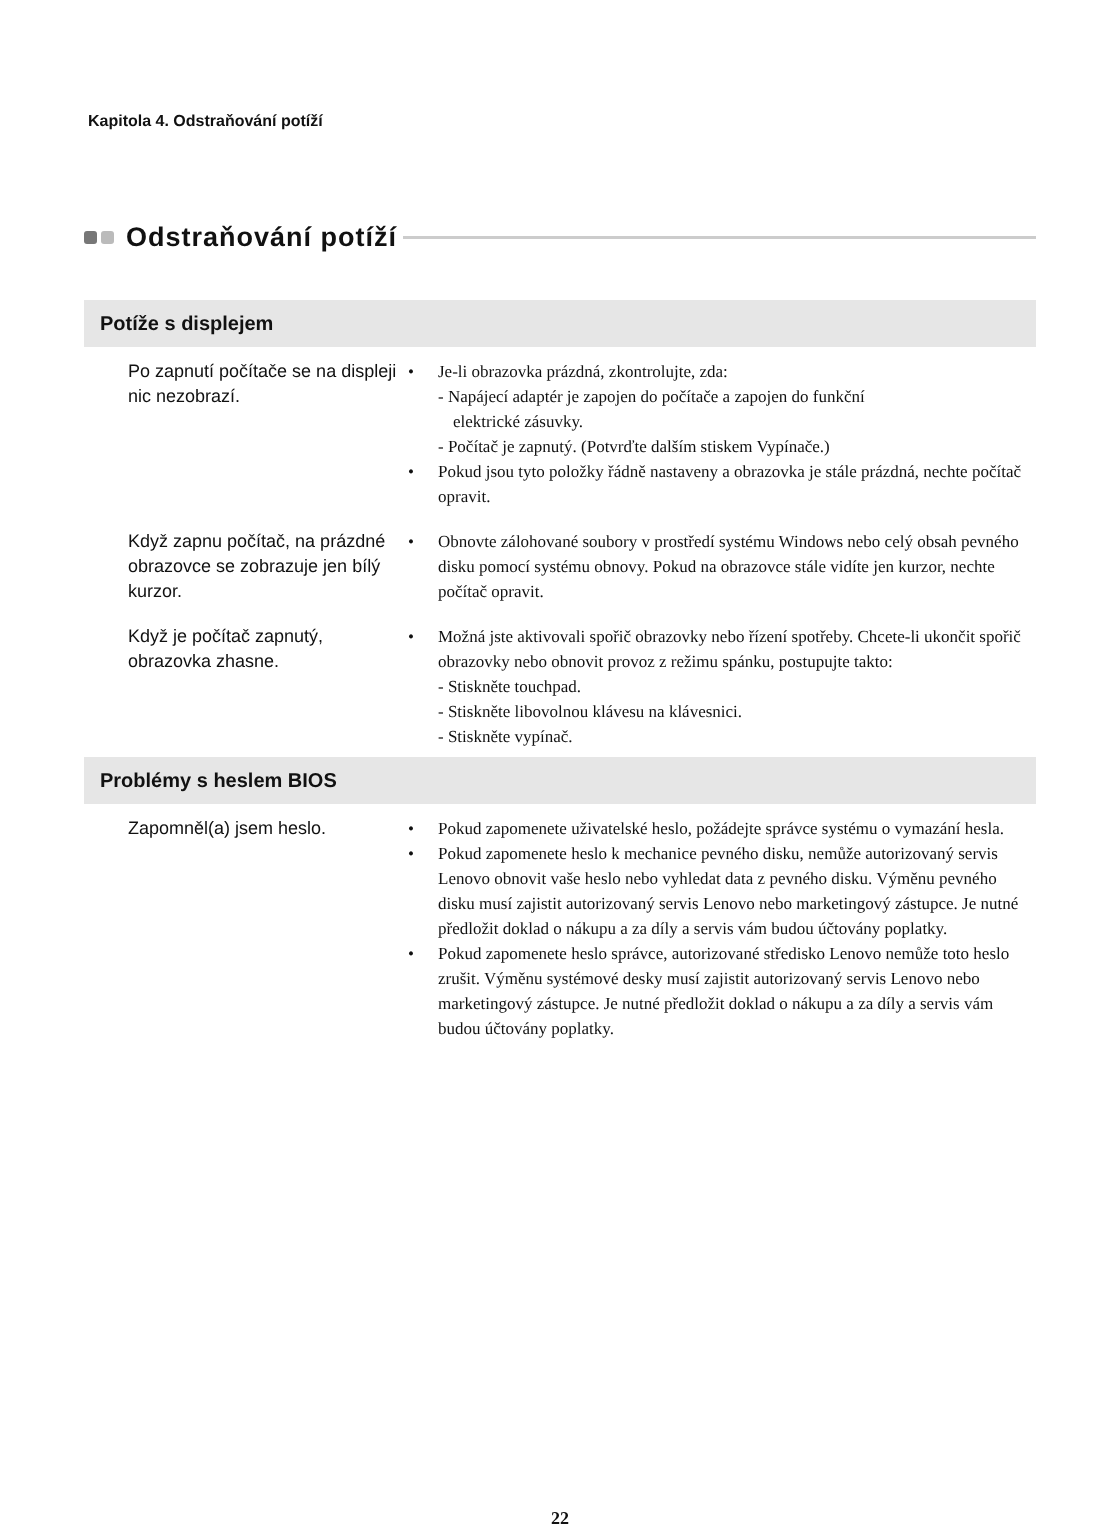Kapitola 4. Odstraňování potíží
Odstraňování potíží
| Potíže s displejem | |
| --- | --- |
| Po zapnutí počítače se na displeji nic nezobrazí. | • Je-li obrazovka prázdná, zkontrolujte, zda: - Napájecí adaptér je zapojen do počítače a zapojen do funkční elektrické zásuvky. - Počítač je zapnutý. (Potvrďte dalším stiskem Vypínače.) • Pokud jsou tyto položky řádně nastaveny a obrazovka je stále prázdná, nechte počítač opravit. |
| Když zapnu počítač, na prázdné obrazovce se zobrazuje jen bílý kurzor. | • Obnovte zálohované soubory v prostředí systému Windows nebo celý obsah pevného disku pomocí systému obnovy. Pokud na obrazovce stále vidíte jen kurzor, nechte počítač opravit. |
| Když je počítač zapnutý, obrazovka zhasne. | • Možná jste aktivovali spořič obrazovky nebo řízení spotřeby. Chcete-li ukončit spořič obrazovky nebo obnovit provoz z režimu spánku, postupujte takto: - Stiskněte touchpad. - Stiskněte libovolnou klávesu na klávesnici. - Stiskněte vypínač. |
| Problémy s heslem BIOS | |
| Zapomněl(a) jsem heslo. | • Pokud zapomenete uživatelské heslo, požádejte správce systému o vymazání hesla. • Pokud zapomenete heslo k mechanice pevného disku, nemůže autorizovaný servis Lenovo obnovit vaše heslo nebo vyhledat data z pevného disku. Výměnu pevného disku musí zajistit autorizovaný servis Lenovo nebo marketingový zástupce. Je nutné předložit doklad o nákupu a za díly a servis vám budou účtovány poplatky. • Pokud zapomenete heslo správce, autorizované středisko Lenovo nemůže toto heslo zrušit. Výměnu systémové desky musí zajistit autorizovaný servis Lenovo nebo marketingový zástupce. Je nutné předložit doklad o nákupu a za díly a servis vám budou účtovány poplatky. |
22